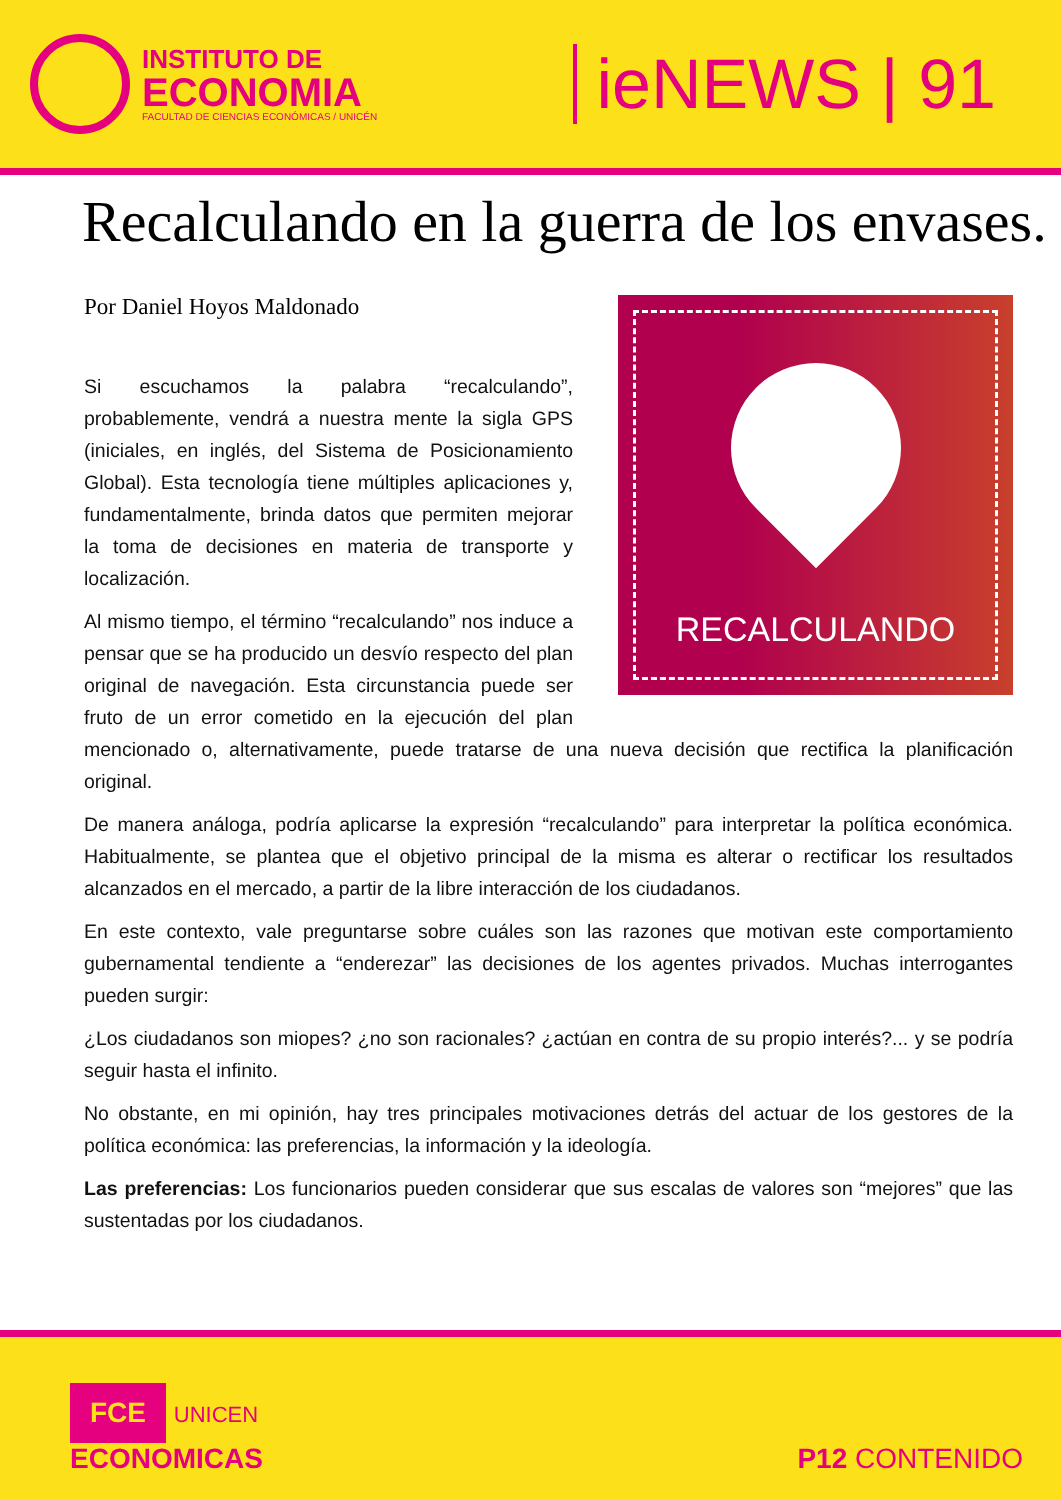INSTITUTO DE
ECONOMIA
FACULTAD DE CIENCIAS ECONÓMICAS / UNICÉN
ieNEWS | 91
Recalculando en la guerra de los envases.
Por Daniel Hoyos Maldonado
RECALCULANDO
Si escuchamos la palabra “recalculando”, probablemente, vendrá a nuestra mente la sigla GPS (iniciales, en inglés, del Sistema de Posicionamiento Global). Esta tecnología tiene múltiples aplicaciones y, fundamentalmente, brinda datos que permiten mejorar la toma de decisiones en materia de transporte y localización.
Al mismo tiempo, el término “recalculando” nos induce a pensar que se ha producido un desvío respecto del plan original de navegación. Esta circunstancia puede ser fruto de un error cometido en la ejecución del plan mencionado o, alternativamente, puede tratarse de una nueva decisión que rectifica la planificación original.
De manera análoga, podría aplicarse la expresión “recalculando” para interpretar la política económica. Habitualmente, se plantea que el objetivo principal de la misma es alterar o rectificar los resultados alcanzados en el mercado, a partir de la libre interacción de los ciudadanos.
En este contexto, vale preguntarse sobre cuáles son las razones que motivan este comportamiento gubernamental tendiente a “enderezar” las decisiones de los agentes privados. Muchas interrogantes pueden surgir:
¿Los ciudadanos son miopes? ¿no son racionales? ¿actúan en contra de su propio interés?... y se podría seguir hasta el infinito.
No obstante, en mi opinión, hay tres principales motivaciones detrás del actuar de los gestores de la política económica: las preferencias, la información y la ideología.
Las preferencias: Los funcionarios pueden considerar que sus escalas de valores son “mejores” que las sustentadas por los ciudadanos.
FCE UNICEN
ECONOMICAS
P12 CONTENIDO